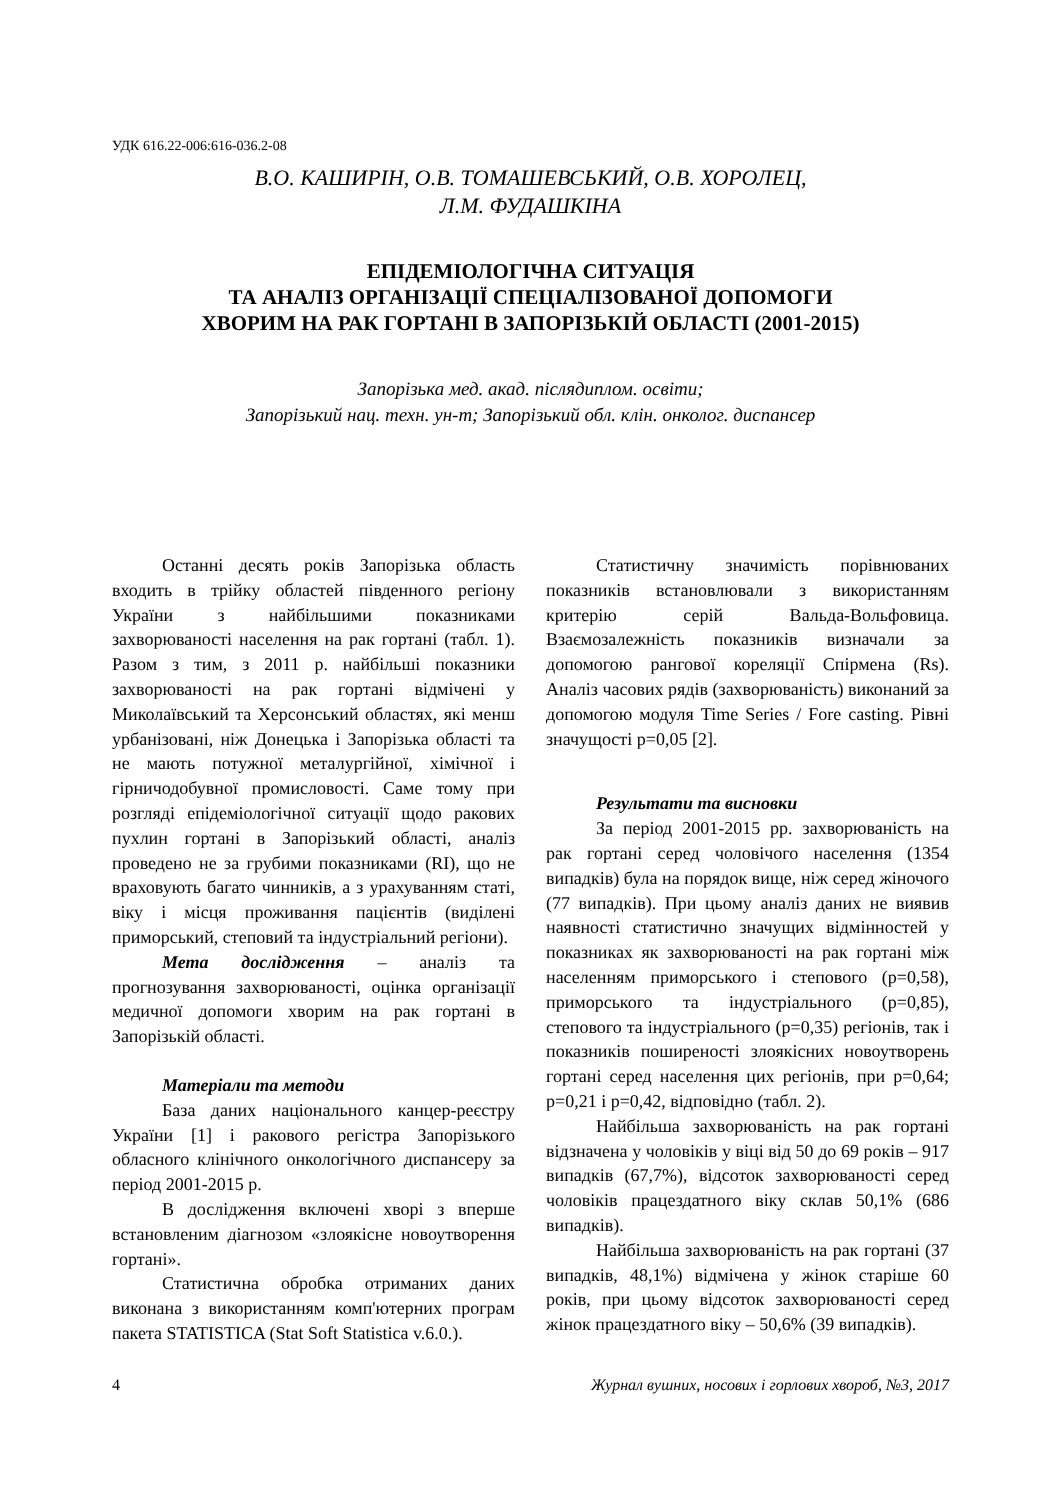УДК 616.22-006:616-036.2-08
В.О. КАШИРІН, О.В. ТОМАШЕВСЬКИЙ, О.В. ХОРОЛЕЦ,
Л.М. ФУДАШКІНА
ЕПІДЕМІОЛОГІЧНА СИТУАЦІЯ
ТА АНАЛІЗ ОРГАНІЗАЦІЇ СПЕЦІАЛІЗОВАНОЇ ДОПОМОГИ
ХВОРИМ НА РАК ГОРТАНІ В ЗАПОРІЗЬКІЙ ОБЛАСТІ (2001-2015)
Запорізька мед. акад. післядиплом. освіти;
Запорізький нац. техн. ун-т; Запорізький обл. клін. онколог. диспансер
Останні десять років Запорізька область входить в трійку областей південного регіону України з найбільшими показниками захворюваності населення на рак гортані (табл. 1). Разом з тим, з 2011 р. найбільші показники захворюваності на рак гортані відмічені у Миколаївський та Херсонський областях, які менш урбанізовані, ніж Донецька і Запорізька області та не мають потужної металургійної, хімічної і гірничодобувної промисловості. Саме тому при розгляді епідеміологічної ситуації щодо ракових пухлин гортані в Запорізький області, аналіз проведено не за грубими показниками (RI), що не враховують багато чинників, а з урахуванням статі, віку і місця проживання пацієнтів (виділені приморський, степовий та індустріальний регіони).
Мета дослідження – аналіз та прогнозування захворюваності, оцінка організації медичної допомоги хворим на рак гортані в Запорізькій області.
Матеріали та методи
База даних національного канцер-реєстру України [1] і ракового регістра Запорізького обласного клінічного онкологічного диспансеру за період 2001-2015 р.
В дослідження включені хворі з вперше встановленим діагнозом «злоякісне новоутворення гортані».
Статистична обробка отриманих даних виконана з використанням комп'ютерних програм пакета STATISTICA (Stat Soft Statistica v.6.0.).
Статистичну значимість порівнюваних показників встановлювали з використанням критерію серій Вальда-Вольфовица. Взаємозалежність показників визначали за допомогою рангової кореляції Спірмена (Rs). Аналіз часових рядів (захворюваність) виконаний за допомогою модуля Time Series / Fore casting. Рівні значущості p=0,05 [2].
Результати та висновки
За період 2001-2015 рр. захворюваність на рак гортані серед чоловічого населення (1354 випадків) була на порядок вище, ніж серед жіночого (77 випадків). При цьому аналіз даних не виявив наявності статистично значущих відмінностей у показниках як захворюваності на рак гортані між населенням приморського і степового (p=0,58), приморського та індустріального (p=0,85), степового та індустріального (p=0,35) регіонів, так і показників поширеності злоякісних новоутворень гортані серед населення цих регіонів, при p=0,64; p=0,21 і p=0,42, відповідно (табл. 2).
Найбільша захворюваність на рак гортані відзначена у чоловіків у віці від 50 до 69 років – 917 випадків (67,7%), відсоток захворюваності серед чоловіків працездатного віку склав 50,1% (686 випадків).
Найбільша захворюваність на рак гортані (37 випадків, 48,1%) відмічена у жінок старіше 60 років, при цьому відсоток захворюваності серед жінок працездатного віку – 50,6% (39 випадків).
4 Журнал вушних, носових і горлових хвороб, №3, 2017